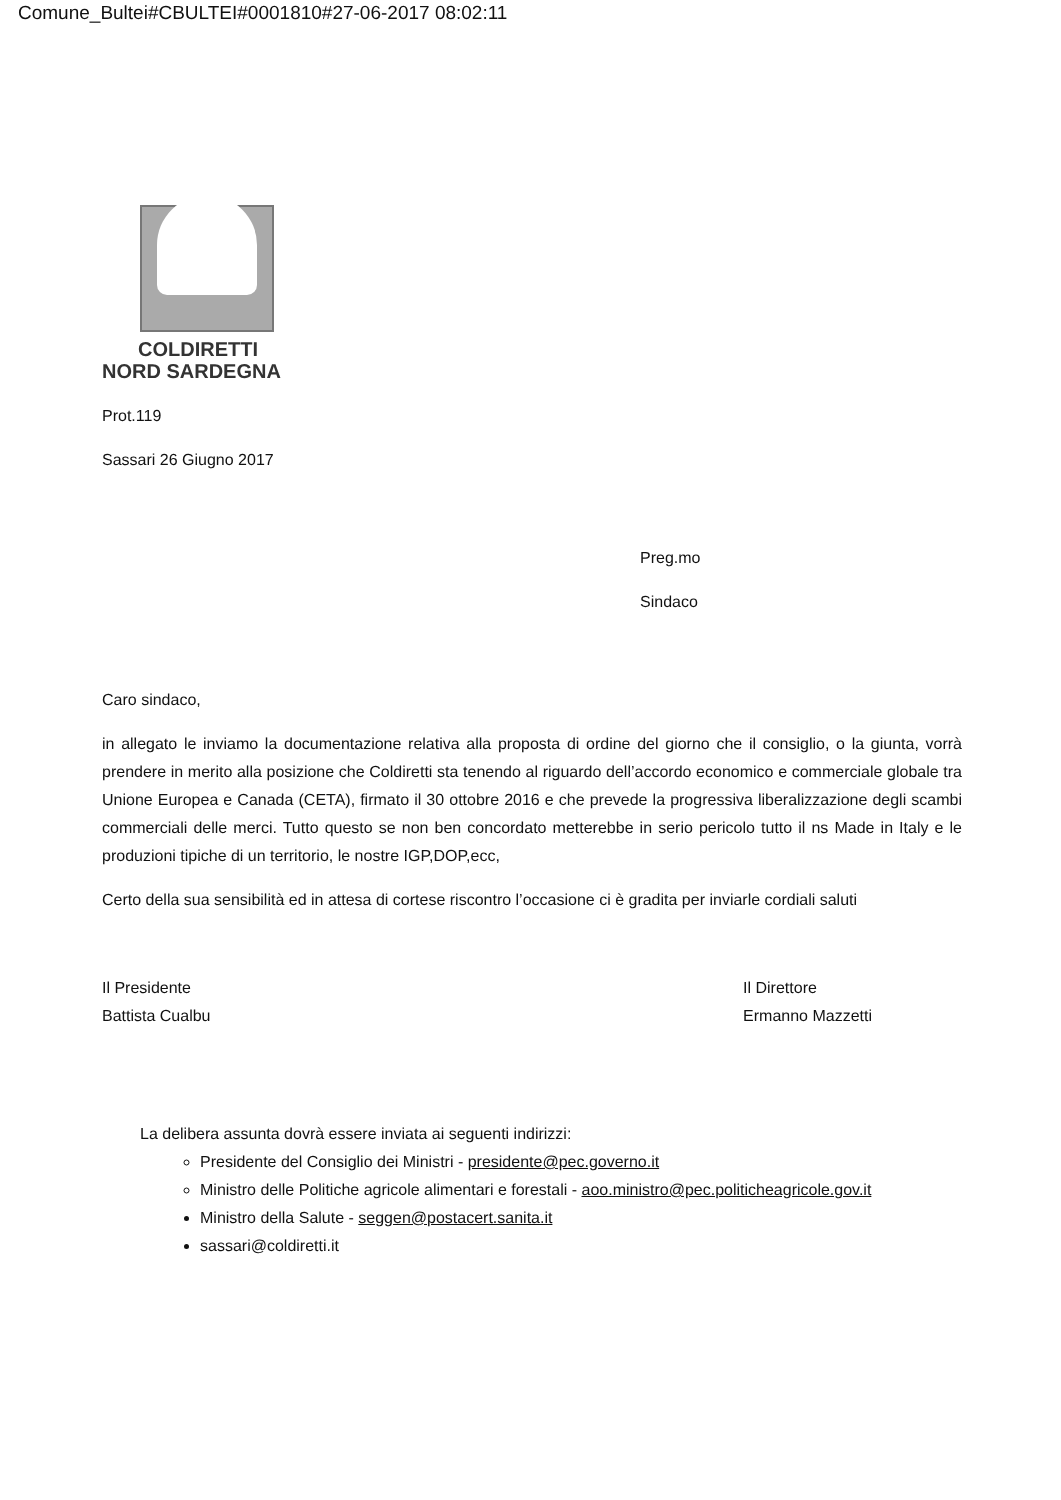Comune_Bultei#CBULTEI#0001810#27-06-2017 08:02:11
COLDIRETTI
NORD SARDEGNA
Prot.119
Sassari 26 Giugno 2017
Preg.mo
Sindaco
Caro sindaco,
in allegato le inviamo la documentazione relativa alla proposta di ordine del giorno che il consiglio, o la giunta, vorrà prendere in merito alla posizione che Coldiretti sta tenendo al riguardo dell’accordo economico e commerciale globale tra Unione Europea e Canada (CETA), firmato il 30 ottobre 2016 e che prevede la progressiva liberalizzazione degli scambi commerciali delle merci. Tutto questo se non ben concordato metterebbe in serio pericolo tutto il ns Made in Italy e le produzioni tipiche di un territorio, le nostre IGP,DOP,ecc,
Certo della sua sensibilità ed in attesa di cortese riscontro l’occasione ci è gradita per inviarle cordiali saluti
Il Presidente
Battista Cualbu
Il Direttore
Ermanno Mazzetti
La delibera assunta dovrà essere inviata ai seguenti indirizzi:
Presidente del Consiglio dei Ministri - presidente@pec.governo.it
Ministro delle Politiche agricole alimentari e forestali - aoo.ministro@pec.politicheagricole.gov.it
Ministro della Salute - seggen@postacert.sanita.it
sassari@coldiretti.it